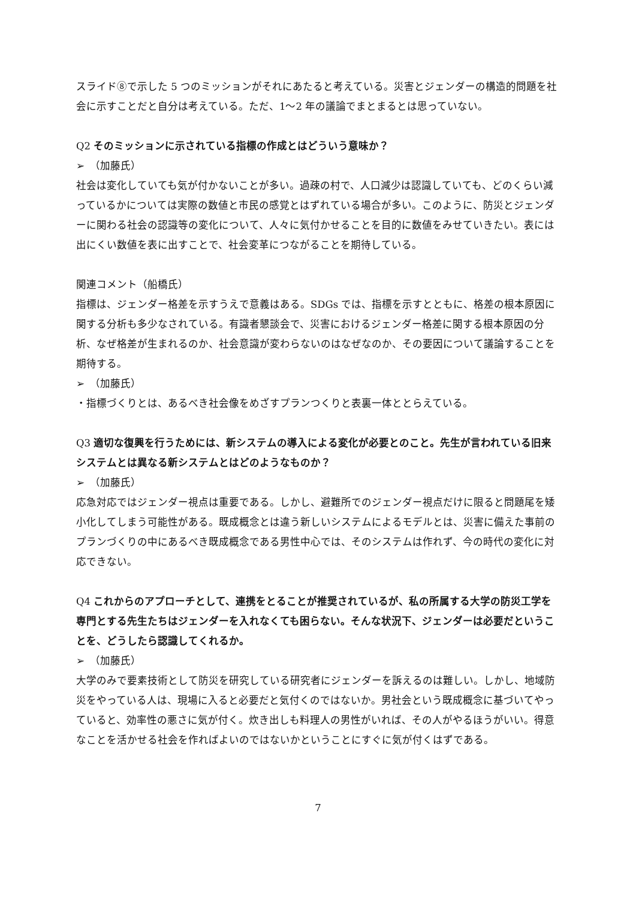スライド⑧で示した 5 つのミッションがそれにあたると考えている。災害とジェンダーの構造的問題を社会に示すことだと自分は考えている。ただ、1～2 年の議論でまとまるとは思っていない。
Q2 そのミッションに示されている指標の作成とはどういう意味か？
➢　（加藤氏）
社会は変化していても気が付かないことが多い。過疎の村で、人口減少は認識していても、どのくらい減っているかについては実際の数値と市民の感覚とはずれている場合が多い。このように、防災とジェンダーに関わる社会の認識等の変化について、人々に気付かせることを目的に数値をみせていきたい。表には出にくい数値を表に出すことで、社会変革につながることを期待している。
関連コメント（船橋氏）
指標は、ジェンダー格差を示すうえで意義はある。SDGs では、指標を示すとともに、格差の根本原因に関する分析も多少なされている。有識者懇談会で、災害におけるジェンダー格差に関する根本原因の分析、なぜ格差が生まれるのか、社会意識が変わらないのはなぜなのか、その要因について議論することを期待する。
➢　（加藤氏）
・指標づくりとは、あるべき社会像をめざすプランつくりと表裏一体ととらえている。
Q3 適切な復興を行うためには、新システムの導入による変化が必要とのこと。先生が言われている旧来システムとは異なる新システムとはどのようなものか？
➢　（加藤氏）
応急対応ではジェンダー視点は重要である。しかし、避難所でのジェンダー視点だけに限ると問題尾を矮小化してしまう可能性がある。既成概念とは違う新しいシステムによるモデルとは、災害に備えた事前のプランづくりの中にあるべき既成概念である男性中心では、そのシステムは作れず、今の時代の変化に対応できない。
Q4 これからのアプローチとして、連携をとることが推奨されているが、私の所属する大学の防災工学を専門とする先生たちはジェンダーを入れなくても困らない。そんな状況下、ジェンダーは必要だということを、どうしたら認識してくれるか。
➢　（加藤氏）
大学のみで要素技術として防災を研究している研究者にジェンダーを訴えるのは難しい。しかし、地域防災をやっている人は、現場に入ると必要だと気付くのではないか。男社会という既成概念に基づいてやっていると、効率性の悪さに気が付く。炊き出しも料理人の男性がいれば、その人がやるほうがいい。得意なことを活かせる社会を作ればよいのではないかということにすぐに気が付くはずである。
7